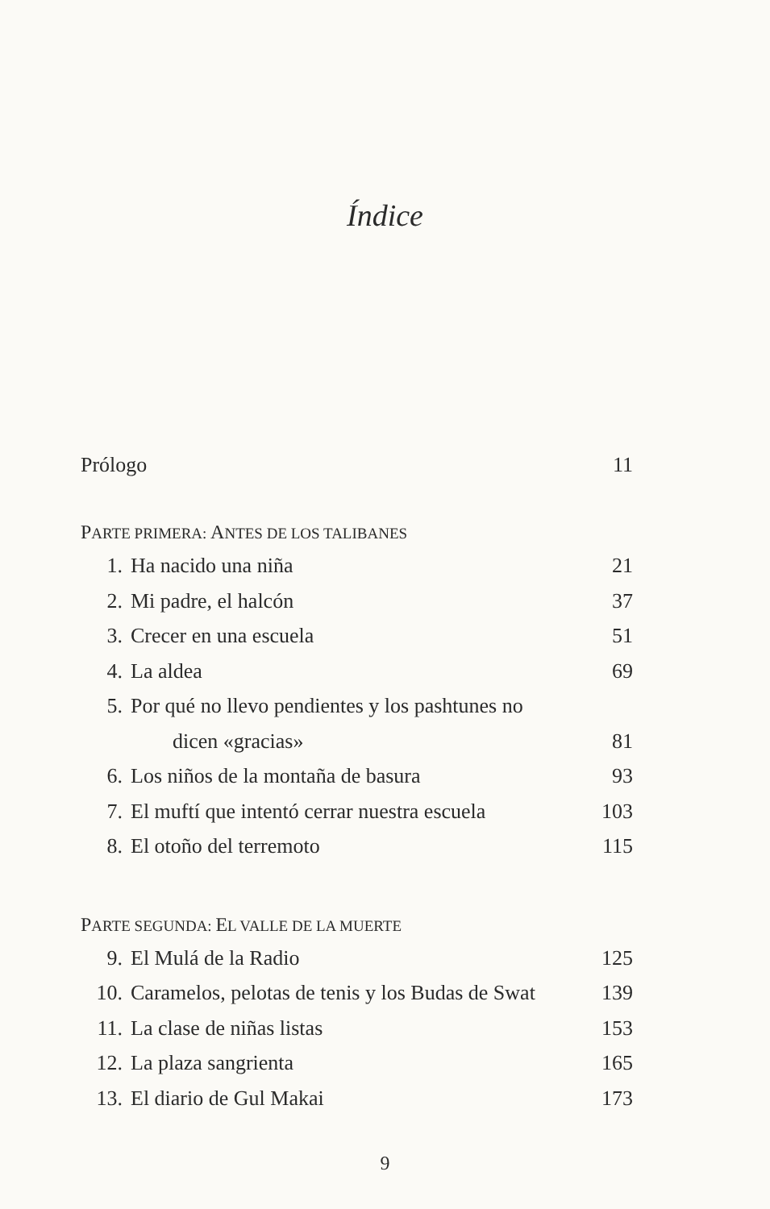Índice
Prólogo 11
PARTE PRIMERA: ANTES DE LOS TALIBANES
1. Ha nacido una niña 21
2. Mi padre, el halcón 37
3. Crecer en una escuela 51
4. La aldea 69
5. Por qué no llevo pendientes y los pashtunes no
dicen «gracias» 81
6. Los niños de la montaña de basura 93
7. El muftí que intentó cerrar nuestra escuela 103
8. El otoño del terremoto 115
PARTE SEGUNDA: EL VALLE DE LA MUERTE
9. El Mulá de la Radio 125
10. Caramelos, pelotas de tenis y los Budas de Swat 139
11. La clase de niñas listas 153
12. La plaza sangrienta 165
13. El diario de Gul Makai 173
9